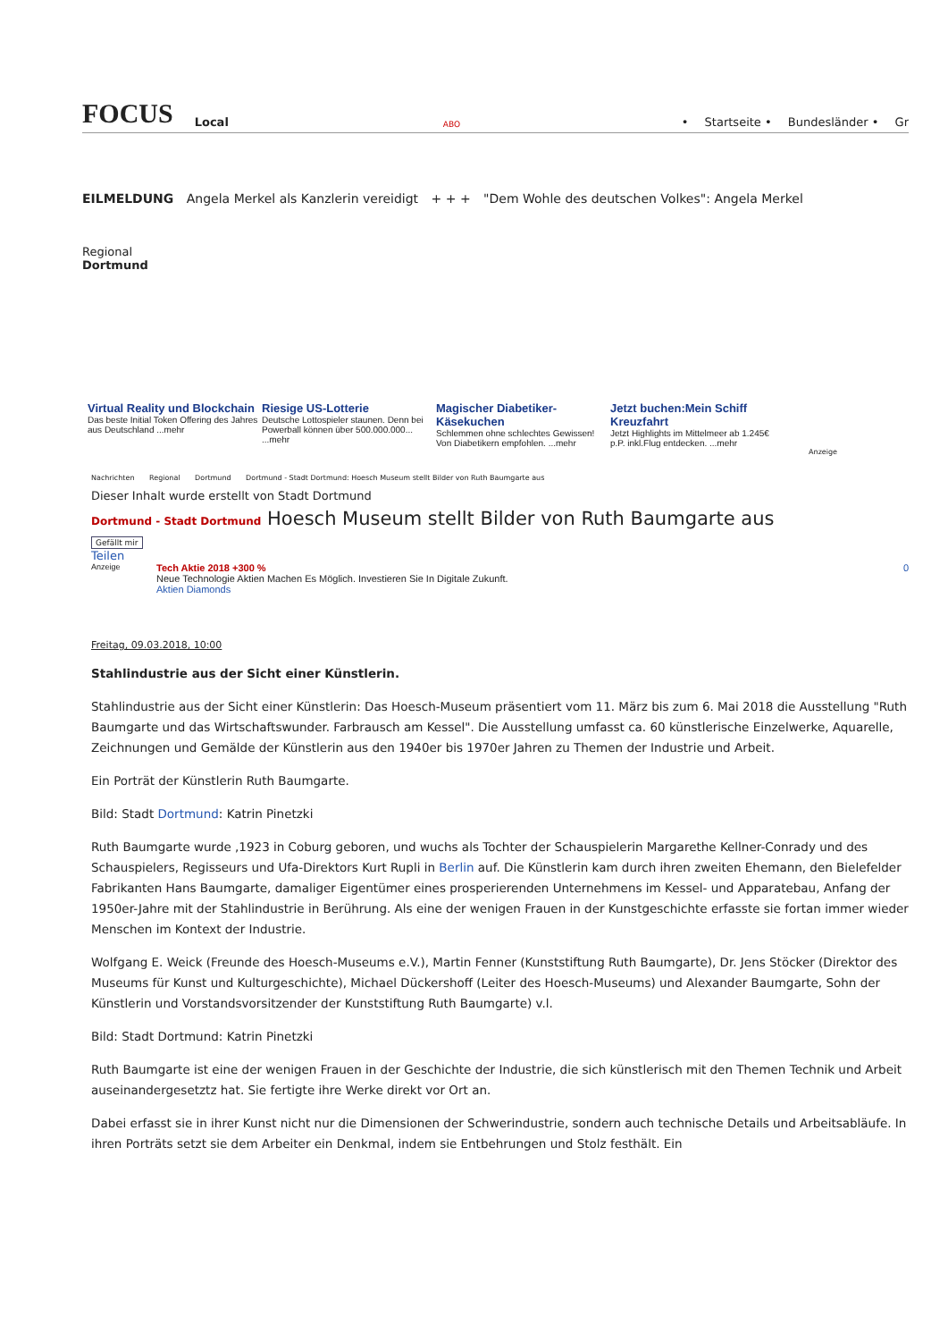FOCUS Local ABO • Startseite • Bundesländer • Gr
EILMELDUNG Angela Merkel als Kanzlerin vereidigt + + + "Dem Wohle des deutschen Volkes": Angela Merkel
Regional
Dortmund
Virtual Reality und Blockchain
Das beste Initial Token Offering des Jahres aus Deutschland ...mehr
Riesige US-Lotterie
Deutsche Lottospieler staunen. Denn bei Powerball können über 500.000.000... ...mehr
Magischer Diabetiker-Käsekuchen
Schlemmen ohne schlechtes Gewissen! Von Diabetikern empfohlen. ...mehr
Jetzt buchen:Mein Schiff Kreuzfahrt
Jetzt Highlights im Mittelmeer ab 1.245€ p.P. inkl.Flug entdecken. ...mehr
Anzeige
Nachrichten Regional Dortmund Dortmund - Stadt Dortmund: Hoesch Museum stellt Bilder von Ruth Baumgarte aus
Dieser Inhalt wurde erstellt von Stadt Dortmund
Dortmund - Stadt Dortmund Hoesch Museum stellt Bilder von Ruth Baumgarte aus
Gefällt mir
Teilen
Anzeige
Tech Aktie 2018 +300 %
Neue Technologie Aktien Machen Es Möglich. Investieren Sie In Digitale Zukunft.
Aktien Diamonds
0
Freitag, 09.03.2018, 10:00
Stahlindustrie aus der Sicht einer Künstlerin.
Stahlindustrie aus der Sicht einer Künstlerin: Das Hoesch-Museum präsentiert vom 11. März bis zum 6. Mai 2018 die Ausstellung "Ruth Baumgarte und das Wirtschaftswunder. Farbrausch am Kessel". Die Ausstellung umfasst ca. 60 künstlerische Einzelwerke, Aquarelle, Zeichnungen und Gemälde der Künstlerin aus den 1940er bis 1970er Jahren zu Themen der Industrie und Arbeit.
Ein Porträt der Künstlerin Ruth Baumgarte.
Bild: Stadt Dortmund: Katrin Pinetzki
Ruth Baumgarte wurde ,1923 in Coburg geboren, und wuchs als Tochter der Schauspielerin Margarethe Kellner-Conrady und des Schauspielers, Regisseurs und Ufa-Direktors Kurt Rupli in Berlin auf. Die Künstlerin kam durch ihren zweiten Ehemann, den Bielefelder Fabrikanten Hans Baumgarte, damaliger Eigentümer eines prosperierenden Unternehmens im Kessel- und Apparatebau, Anfang der 1950er-Jahre mit der Stahlindustrie in Berührung. Als eine der wenigen Frauen in der Kunstgeschichte erfasste sie fortan immer wieder Menschen im Kontext der Industrie.
Wolfgang E. Weick (Freunde des Hoesch-Museums e.V.), Martin Fenner (Kunststiftung Ruth Baumgarte), Dr. Jens Stöcker (Direktor des Museums für Kunst und Kulturgeschichte), Michael Dückershoff (Leiter des Hoesch-Museums) und Alexander Baumgarte, Sohn der Künstlerin und Vorstandsvorsitzender der Kunststiftung Ruth Baumgarte) v.l.
Bild: Stadt Dortmund: Katrin Pinetzki
Ruth Baumgarte ist eine der wenigen Frauen in der Geschichte der Industrie, die sich künstlerisch mit den Themen Technik und Arbeit auseinandergesetztz hat. Sie fertigte ihre Werke direkt vor Ort an.
Dabei erfasst sie in ihrer Kunst nicht nur die Dimensionen der Schwerindustrie, sondern auch technische Details und Arbeitsabläufe. In ihren Porträts setzt sie dem Arbeiter ein Denkmal, indem sie Entbehrungen und Stolz festhält. Ein